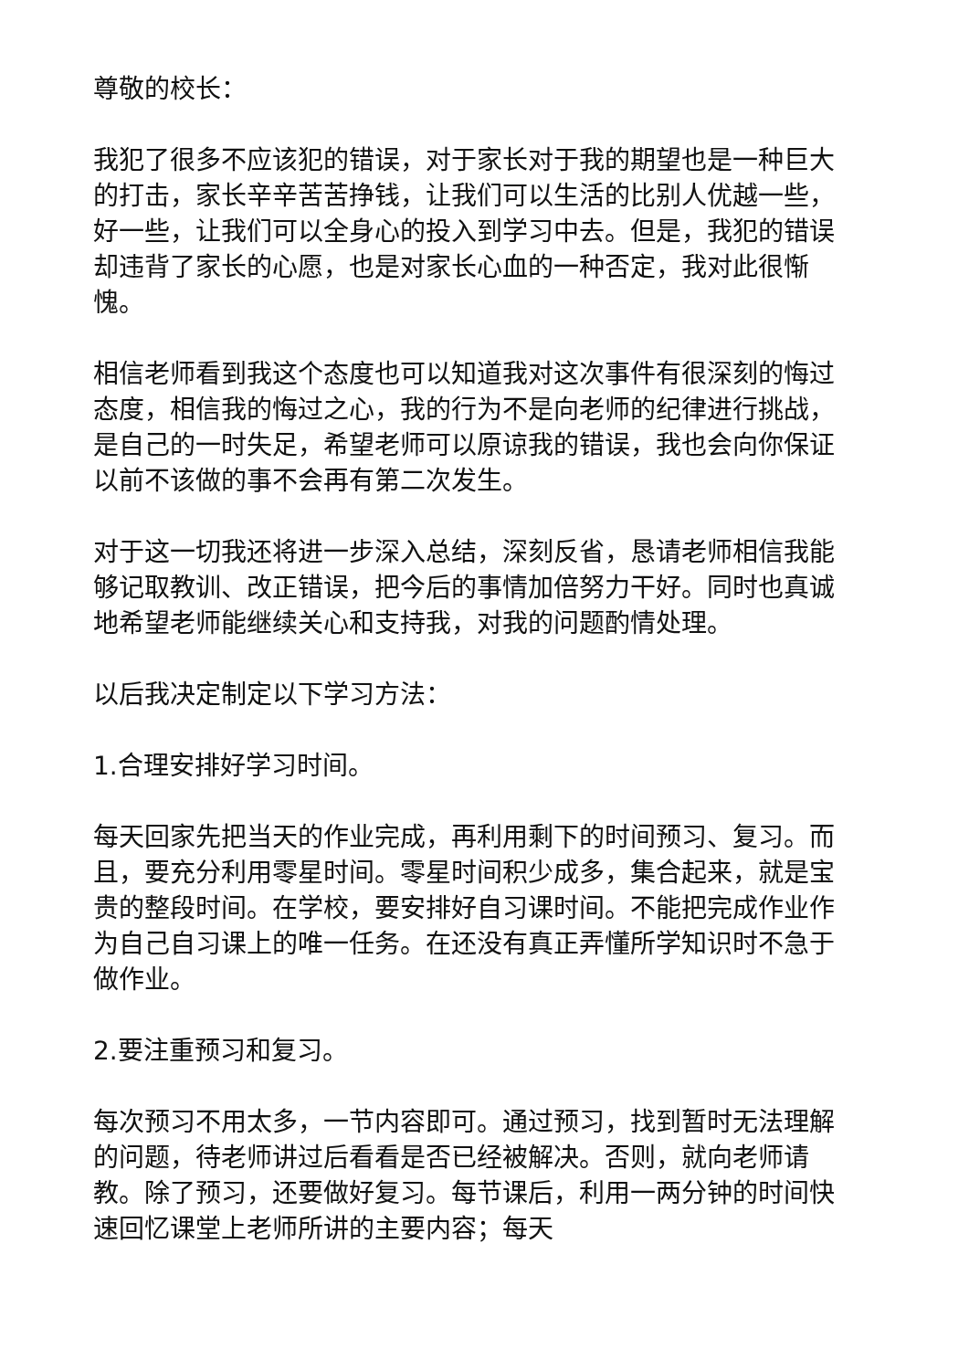尊敬的校长：
我犯了很多不应该犯的错误，对于家长对于我的期望也是一种巨大的打击，家长辛辛苦苦挣钱，让我们可以生活的比别人优越一些，好一些，让我们可以全身心的投入到学习中去。但是，我犯的错误却违背了家长的心愿，也是对家长心血的一种否定，我对此很惭愧。
相信老师看到我这个态度也可以知道我对这次事件有很深刻的悔过态度，相信我的悔过之心，我的行为不是向老师的纪律进行挑战，是自己的一时失足，希望老师可以原谅我的错误，我也会向你保证以前不该做的事不会再有第二次发生。
对于这一切我还将进一步深入总结，深刻反省，恳请老师相信我能够记取教训、改正错误，把今后的事情加倍努力干好。同时也真诚地希望老师能继续关心和支持我，对我的问题酌情处理。
以后我决定制定以下学习方法：
1.合理安排好学习时间。
每天回家先把当天的作业完成，再利用剩下的时间预习、复习。而且，要充分利用零星时间。零星时间积少成多，集合起来，就是宝贵的整段时间。在学校，要安排好自习课时间。不能把完成作业作为自己自习课上的唯一任务。在还没有真正弄懂所学知识时不急于做作业。
2.要注重预习和复习。
每次预习不用太多，一节内容即可。通过预习，找到暂时无法理解的问题，待老师讲过后看看是否已经被解决。否则，就向老师请教。除了预习，还要做好复习。每节课后，利用一两分钟的时间快速回忆课堂上老师所讲的主要内容；每天